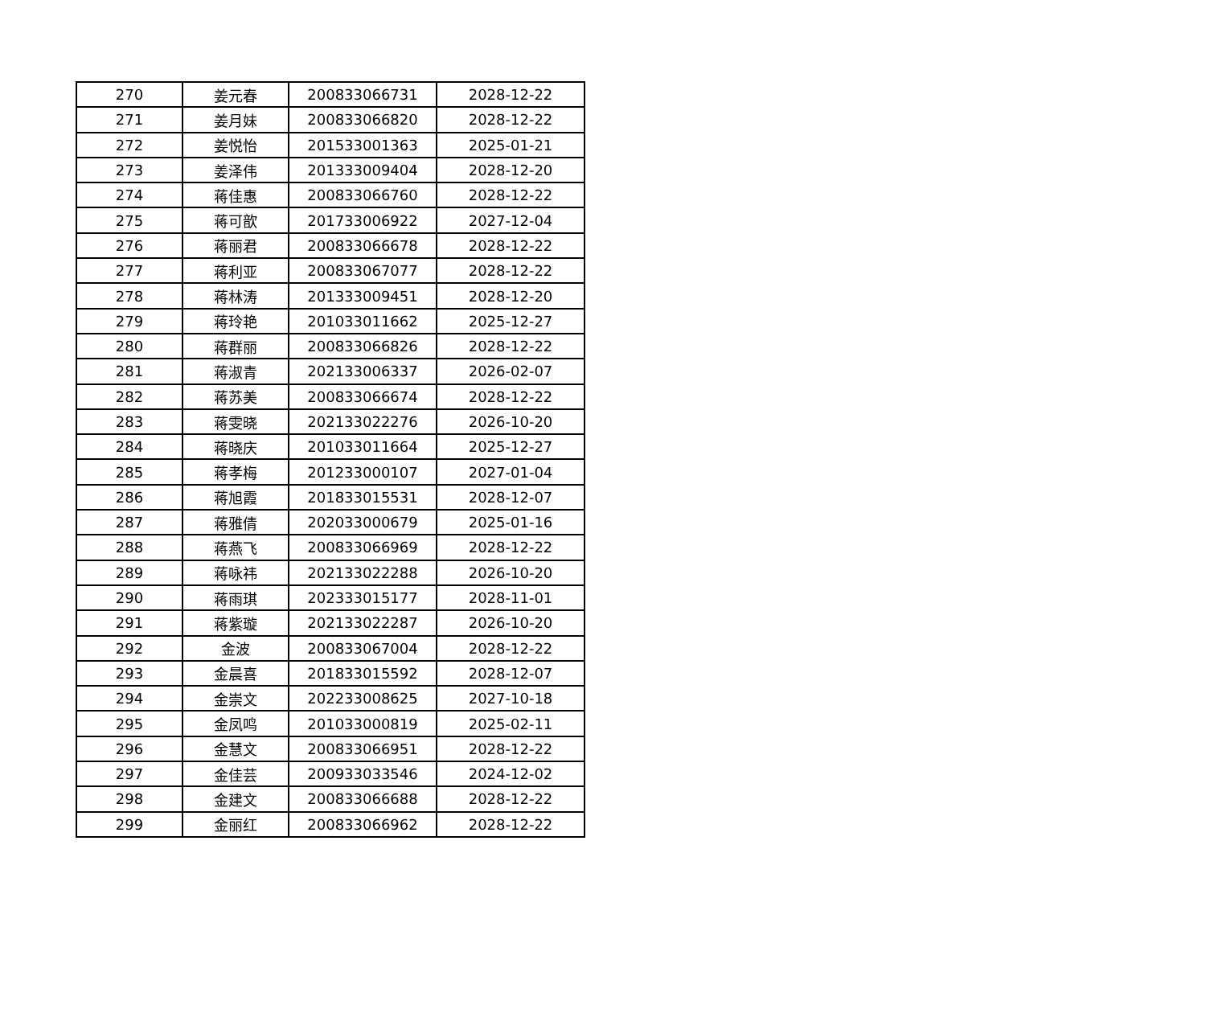| 270 | 姜元春 | 200833066731 | 2028-12-22 |
| 271 | 姜月妹 | 200833066820 | 2028-12-22 |
| 272 | 姜悦怡 | 201533001363 | 2025-01-21 |
| 273 | 姜泽伟 | 201333009404 | 2028-12-20 |
| 274 | 蒋佳惠 | 200833066760 | 2028-12-22 |
| 275 | 蒋可歆 | 201733006922 | 2027-12-04 |
| 276 | 蒋丽君 | 200833066678 | 2028-12-22 |
| 277 | 蒋利亚 | 200833067077 | 2028-12-22 |
| 278 | 蒋林涛 | 201333009451 | 2028-12-20 |
| 279 | 蒋玲艳 | 201033011662 | 2025-12-27 |
| 280 | 蒋群丽 | 200833066826 | 2028-12-22 |
| 281 | 蒋淑青 | 202133006337 | 2026-02-07 |
| 282 | 蒋苏美 | 200833066674 | 2028-12-22 |
| 283 | 蒋雯晓 | 202133022276 | 2026-10-20 |
| 284 | 蒋晓庆 | 201033011664 | 2025-12-27 |
| 285 | 蒋孝梅 | 201233000107 | 2027-01-04 |
| 286 | 蒋旭霞 | 201833015531 | 2028-12-07 |
| 287 | 蒋雅倩 | 202033000679 | 2025-01-16 |
| 288 | 蒋燕飞 | 200833066969 | 2028-12-22 |
| 289 | 蒋咏祎 | 202133022288 | 2026-10-20 |
| 290 | 蒋雨琪 | 202333015177 | 2028-11-01 |
| 291 | 蒋紫璇 | 202133022287 | 2026-10-20 |
| 292 | 金波 | 200833067004 | 2028-12-22 |
| 293 | 金晨喜 | 201833015592 | 2028-12-07 |
| 294 | 金崇文 | 202233008625 | 2027-10-18 |
| 295 | 金凤鸣 | 201033000819 | 2025-02-11 |
| 296 | 金慧文 | 200833066951 | 2028-12-22 |
| 297 | 金佳芸 | 200933033546 | 2024-12-02 |
| 298 | 金建文 | 200833066688 | 2028-12-22 |
| 299 | 金丽红 | 200833066962 | 2028-12-22 |